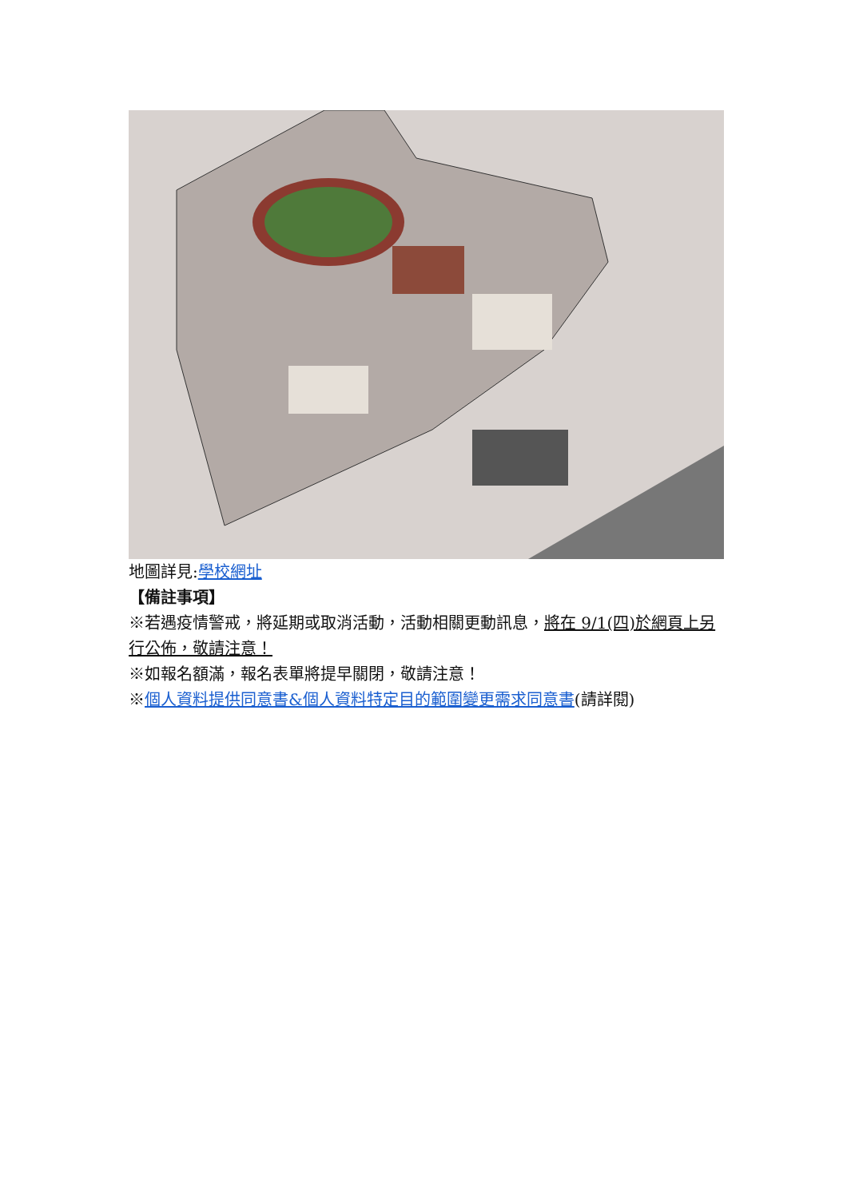地圖詳見:學校網址
【備註事項】
※若遇疫情警戒，將延期或取消活動，活動相關更動訊息，將在 9/1(四)於網頁上另行公佈，敬請注意！
※如報名額滿，報名表單將提早關閉，敬請注意！
※個人資料提供同意書&個人資料特定目的範圍變更需求同意書(請詳閱)